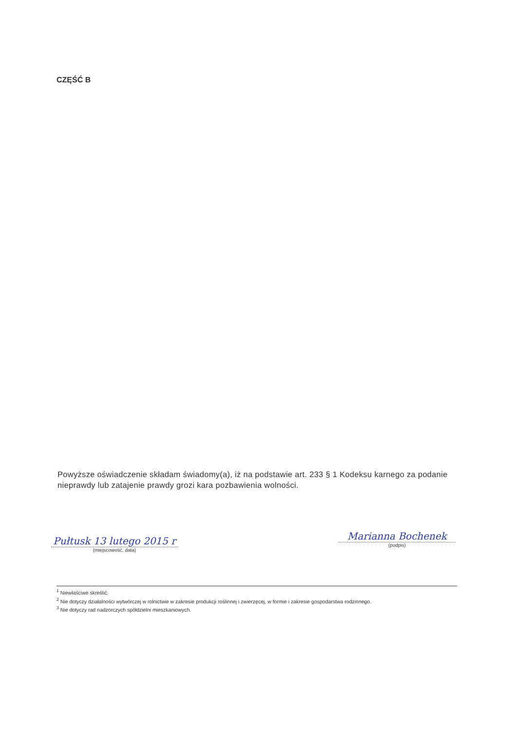CZĘŚĆ B
Powyższe oświadczenie składam świadomy(a), iż na podstawie art. 233 § 1 Kodeksu karnego za podanie nieprawdy lub zatajenie prawdy grozi kara pozbawienia wolności.
Pułtusk 13 lutego 2015 r
(miejscowość, data)
Marianna Bochenek
(podpis)
<sup>1</sup> Niewłaściwe skreślić.
<sup>2</sup> Nie dotyczy działalności wytwórczej w rolnictwie w zakresie produkcji roślinnej i zwierzęcej, w formie i zakresie gospodarstwa rodzinnego.
<sup>3</sup> Nie dotyczy rad nadzorczych spółdzielni mieszkaniowych.